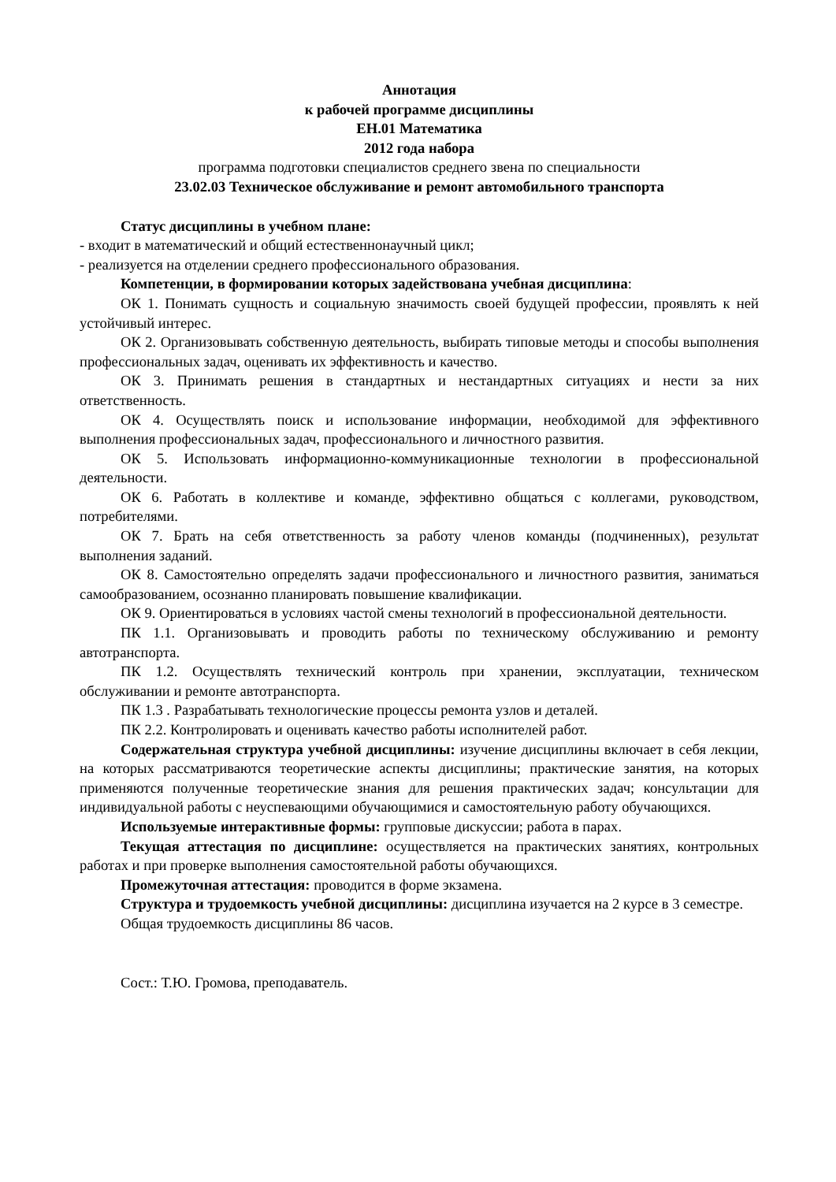Аннотация
к рабочей программе дисциплины
ЕН.01 Математика
2012 года набора
программа подготовки специалистов среднего звена по специальности
23.02.03 Техническое обслуживание и ремонт автомобильного транспорта
Статус дисциплины в учебном плане:
- входит в математический и общий естественнонаучный цикл;
- реализуется на отделении среднего профессионального образования.
Компетенции, в формировании которых задействована учебная дисциплина:
ОК 1. Понимать сущность и социальную значимость своей будущей профессии, проявлять к ней устойчивый интерес.
ОК 2. Организовывать собственную деятельность, выбирать типовые методы и способы выполнения профессиональных задач, оценивать их эффективность и качество.
ОК 3. Принимать решения в стандартных и нестандартных ситуациях и нести за них ответственность.
ОК 4. Осуществлять поиск и использование информации, необходимой для эффективного выполнения профессиональных задач, профессионального и личностного развития.
ОК 5. Использовать информационно-коммуникационные технологии в профессиональной деятельности.
ОК 6. Работать в коллективе и команде, эффективно общаться с коллегами, руководством, потребителями.
ОК 7. Брать на себя ответственность за работу членов команды (подчиненных), результат выполнения заданий.
ОК 8. Самостоятельно определять задачи профессионального и личностного развития, заниматься самообразованием, осознанно планировать повышение квалификации.
ОК 9. Ориентироваться в условиях частой смены технологий в профессиональной деятельности.
ПК 1.1. Организовывать и проводить работы по техническому обслуживанию и ремонту автотранспорта.
ПК 1.2. Осуществлять технический контроль при хранении, эксплуатации, техническом обслуживании и ремонте автотранспорта.
ПК 1.3 . Разрабатывать технологические процессы ремонта узлов и деталей.
ПК 2.2. Контролировать и оценивать качество работы исполнителей работ.
Содержательная структура учебной дисциплины: изучение дисциплины включает в себя лекции, на которых рассматриваются теоретические аспекты дисциплины; практические занятия, на которых применяются полученные теоретические знания для решения практических задач; консультации для индивидуальной работы с неуспевающими обучающимися и самостоятельную работу обучающихся.
Используемые интерактивные формы: групповые дискуссии; работа в парах.
Текущая аттестация по дисциплине: осуществляется на практических занятиях, контрольных работах и при проверке выполнения самостоятельной работы обучающихся.
Промежуточная аттестация: проводится в форме экзамена.
Структура и трудоемкость учебной дисциплины: дисциплина изучается на 2 курсе в 3 семестре.
Общая трудоемкость дисциплины 86 часов.
Сост.: Т.Ю. Громова, преподаватель.